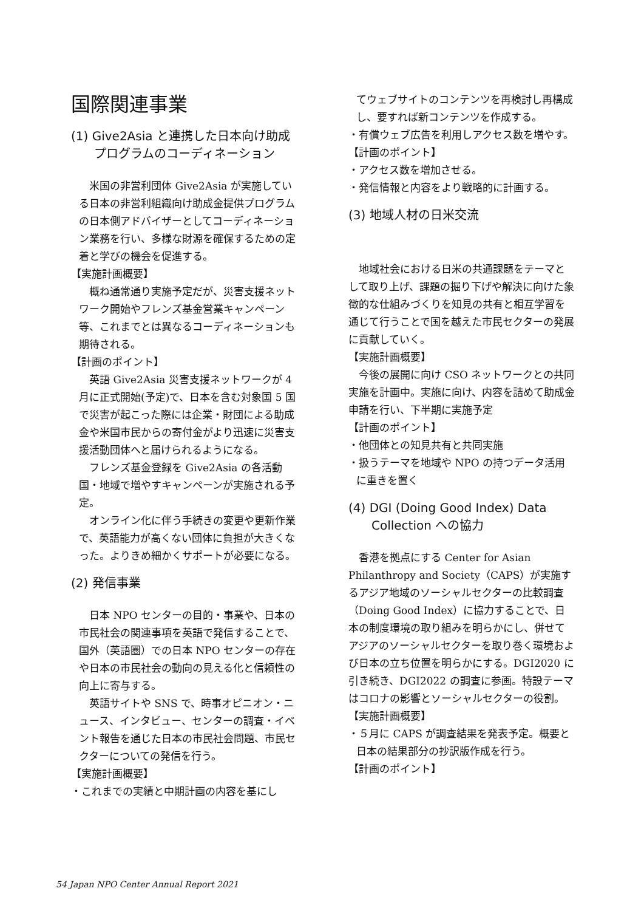国際関連事業
(1) Give2Asia と連携した日本向け助成
プログラムのコーディネーション
米国の非営利団体 Give2Asia が実施している日本の非営利組織向け助成金提供プログラムの日本側アドバイザーとしてコーディネーション業務を行い、多様な財源を確保するための定着と学びの機会を促進する。
【実施計画概要】
概ね通常通り実施予定だが、災害支援ネットワーク開始やフレンズ基金営業キャンペーン等、これまでとは異なるコーディネーションも期待される。
【計画のポイント】
英語 Give2Asia 災害支援ネットワークが 4 月に正式開始(予定)で、日本を含む対象国 5 国で災害が起こった際には企業・財団による助成金や米国市民からの寄付金がより迅速に災害支援活動団体へと届けられるようになる。
フレンズ基金登録を Give2Asia の各活動国・地域で増やすキャンペーンが実施される予定。
オンライン化に伴う手続きの変更や更新作業で、英語能力が高くない団体に負担が大きくなった。よりきめ細かくサポートが必要になる。
(2) 発信事業
日本 NPO センターの目的・事業や、日本の市民社会の関連事項を英語で発信することで、国外（英語圏）での日本 NPO センターの存在や日本の市民社会の動向の見える化と信頼性の向上に寄与する。
英語サイトや SNS で、時事オピニオン・ニュース、インタビュー、センターの調査・イベント報告を通じた日本の市民社会問題、市民セクターについての発信を行う。
【実施計画概要】
・これまでの実績と中期計画の内容を基にし
てウェブサイトのコンテンツを再検討し再構成し、要すれば新コンテンツを作成する。
・有償ウェブ広告を利用しアクセス数を増やす。
【計画のポイント】
・アクセス数を増加させる。
・発信情報と内容をより戦略的に計画する。
(3) 地域人材の日米交流
地域社会における日米の共通課題をテーマとして取り上げ、課題の掘り下げや解決に向けた象徴的な仕組みづくりを知見の共有と相互学習を通じて行うことで国を越えた市民セクターの発展に貢献していく。
【実施計画概要】
今後の展開に向け CSO ネットワークとの共同実施を計画中。実施に向け、内容を詰めて助成金申請を行い、下半期に実施予定
【計画のポイント】
・他団体との知見共有と共同実施
・扱うテーマを地域や NPO の持つデータ活用に重きを置く
(4) DGI (Doing Good Index) Data
Collection への協力
香港を拠点にする Center for Asian Philanthropy and Society（CAPS）が実施するアジア地域のソーシャルセクターの比較調査（Doing Good Index）に協力することで、日本の制度環境の取り組みを明らかにし、併せてアジアのソーシャルセクターを取り巻く環境および日本の立ち位置を明らかにする。DGI2020 に引き続き、DGI2022 の調査に参画。特設テーマはコロナの影響とソーシャルセクターの役割。
【実施計画概要】
・５月に CAPS が調査結果を発表予定。概要と日本の結果部分の抄訳版作成を行う。
【計画のポイント】
54 Japan NPO Center Annual Report 2021